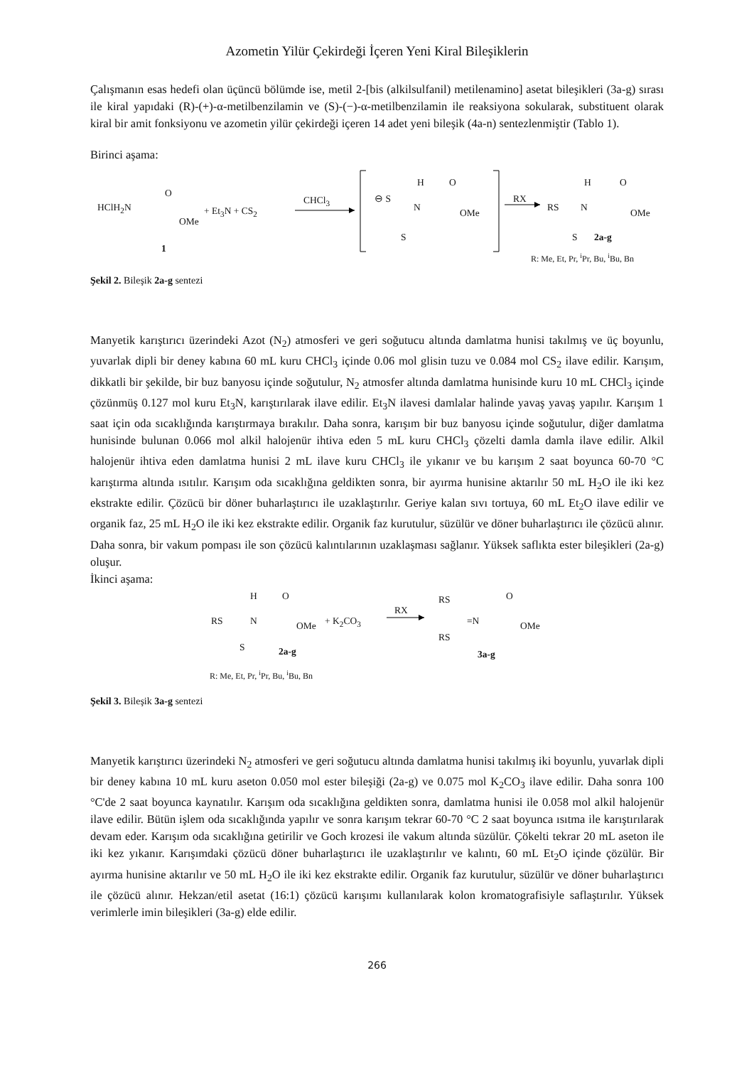Azometin Yilür Çekirdeği İçeren Yeni Kiral Bileşiklerin
Çalışmanın esas hedefi olan üçüncü bölümde ise, metil 2-[bis (alkilsulfanil) metilenamino] asetat bileşikleri (3a-g) sırası ile kiral yapıdaki (R)-(+)-α-metilbenzilamin ve (S)-(−)-α-metilbenzilamin ile reaksiyona sokularak, substituent olarak kiral bir amit fonksiyonu ve azometin yilür çekirdeği içeren 14 adet yeni bileşik (4a-n) sentezlenmiştir (Tablo 1).
Birinci aşama:
HClH<sub>2</sub>N
O
OMe
+ Et<sub>3</sub>N + CS<sub>2</sub>
CHCl<sub>3</sub>
1
⊖ S
H
N
O
OMe
S
RX
RS
H
N
O
OMe
S 2a-g
R: Me, Et, Pr, <sup>i</sup>Pr, Bu, <sup>i</sup>Bu, Bn
Şekil 2. Bileşik 2a-g sentezi
Manyetik karıştırıcı üzerindeki Azot (N<sub>2</sub>) atmosferi ve geri soğutucu altında damlatma hunisi takılmış ve üç boyunlu, yuvarlak dipli bir deney kabına 60 mL kuru CHCl<sub>3</sub> içinde 0.06 mol glisin tuzu ve 0.084 mol CS<sub>2</sub> ilave edilir. Karışım, dikkatli bir şekilde, bir buz banyosu içinde soğutulur, N<sub>2</sub> atmosfer altında damlatma hunisinde kuru 10 mL CHCl<sub>3</sub> içinde çözünmüş 0.127 mol kuru Et<sub>3</sub>N, karıştırılarak ilave edilir. Et<sub>3</sub>N ilavesi damlalar halinde yavaş yavaş yapılır. Karışım 1 saat için oda sıcaklığında karıştırmaya bırakılır. Daha sonra, karışım bir buz banyosu içinde soğutulur, diğer damlatma hunisinde bulunan 0.066 mol alkil halojenür ihtiva eden 5 mL kuru CHCl<sub>3</sub> çözelti damla damla ilave edilir. Alkil halojenür ihtiva eden damlatma hunisi 2 mL ilave kuru CHCl<sub>3</sub> ile yıkanır ve bu karışım 2 saat boyunca 60-70 °C karıştırma altında ısıtılır. Karışım oda sıcaklığına geldikten sonra, bir ayırma hunisine aktarılır 50 mL H<sub>2</sub>O ile iki kez ekstrakte edilir. Çözücü bir döner buharlaştırıcı ile uzaklaştırılır. Geriye kalan sıvı tortuya, 60 mL Et<sub>2</sub>O ilave edilir ve organik faz, 25 mL H<sub>2</sub>O ile iki kez ekstrakte edilir. Organik faz kurutulur, süzülür ve döner buharlaştırıcı ile çözücü alınır. Daha sonra, bir vakum pompası ile son çözücü kalıntılarının uzaklaşması sağlanır. Yüksek saflıkta ester bileşikleri (2a-g) oluşur.
İkinci aşama:
RS
H
N
O
OMe + K<sub>2</sub>CO<sub>3</sub>
RX
S 2a-g
RS
=N
RS
O
OMe
3a-g
R: Me, Et, Pr, <sup>i</sup>Pr, Bu, <sup>i</sup>Bu, Bn
Şekil 3. Bileşik 3a-g sentezi
Manyetik karıştırıcı üzerindeki N<sub>2</sub> atmosferi ve geri soğutucu altında damlatma hunisi takılmış iki boyunlu, yuvarlak dipli bir deney kabına 10 mL kuru aseton 0.050 mol ester bileşiği (2a-g) ve 0.075 mol K<sub>2</sub>CO<sub>3</sub> ilave edilir. Daha sonra 100 °C'de 2 saat boyunca kaynatılır. Karışım oda sıcaklığına geldikten sonra, damlatma hunisi ile 0.058 mol alkil halojenür ilave edilir. Bütün işlem oda sıcaklığında yapılır ve sonra karışım tekrar 60-70 °C 2 saat boyunca ısıtma ile karıştırılarak devam eder. Karışım oda sıcaklığına getirilir ve Goch krozesi ile vakum altında süzülür. Çökelti tekrar 20 mL aseton ile iki kez yıkanır. Karışımdaki çözücü döner buharlaştırıcı ile uzaklaştırılır ve kalıntı, 60 mL Et<sub>2</sub>O içinde çözülür. Bir ayırma hunisine aktarılır ve 50 mL H<sub>2</sub>O ile iki kez ekstrakte edilir. Organik faz kurutulur, süzülür ve döner buharlaştırıcı ile çözücü alınır. Hekzan/etil asetat (16:1) çözücü karışımı kullanılarak kolon kromatografisiyle saflaştırılır. Yüksek verimlerle imin bileşikleri (3a-g) elde edilir.
266